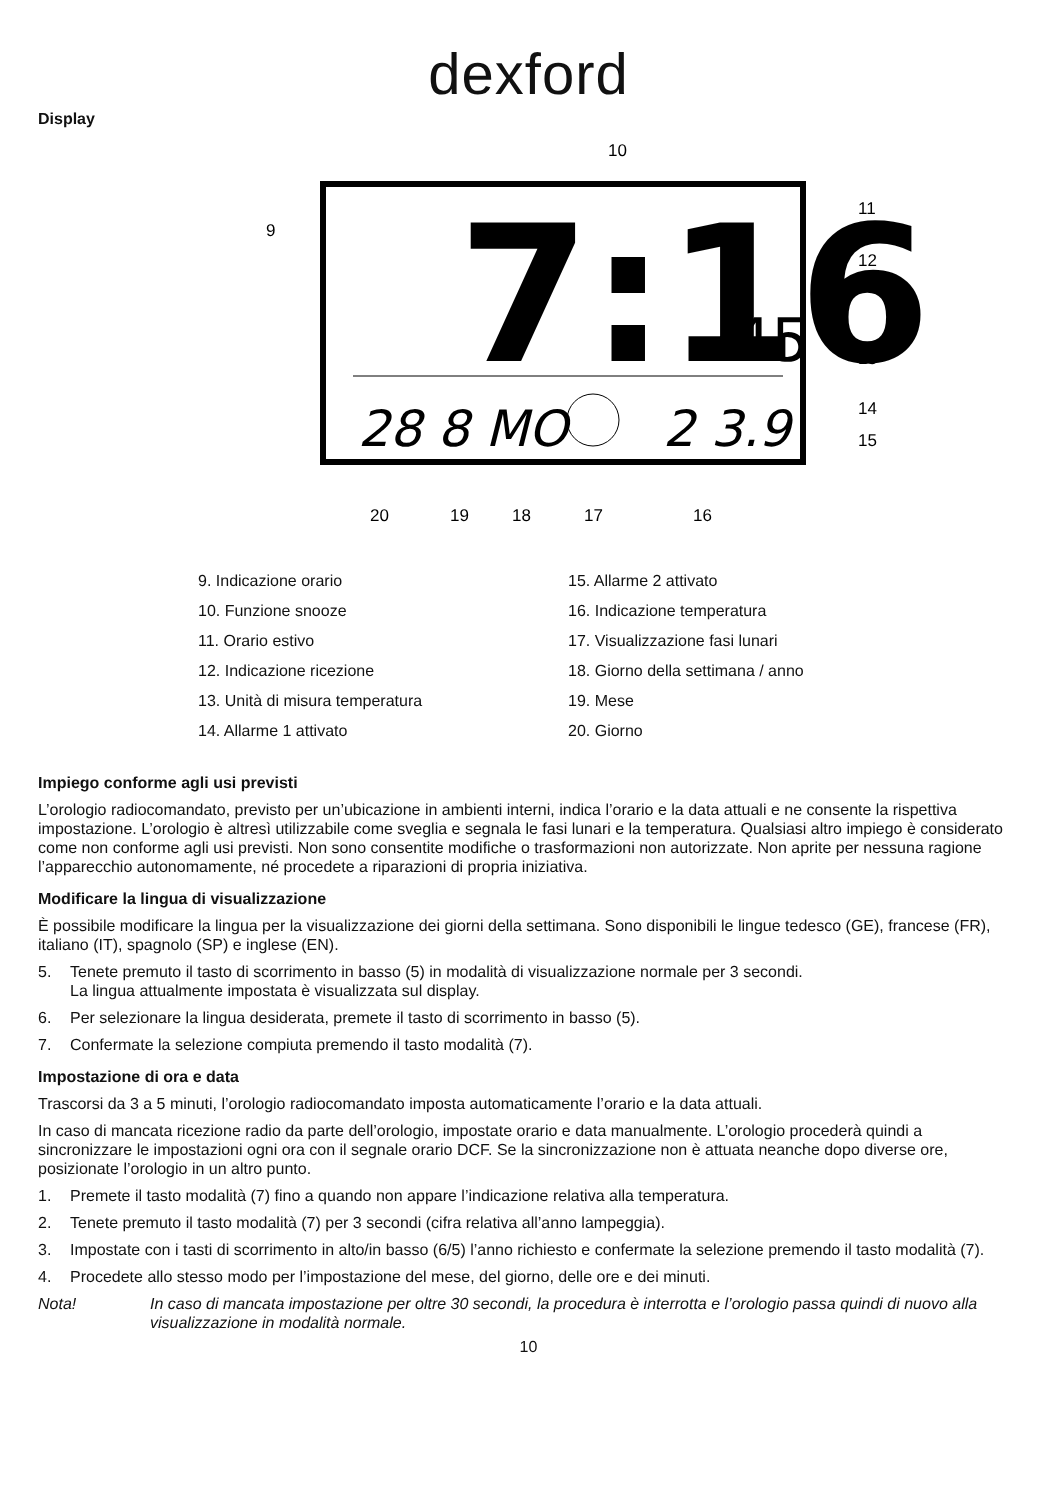dexford
Display
7:16
45
28 8 MO
2 3.9
10
9
11
12
13
14
15
20
19
18
17
16
9. Indicazione orario
10. Funzione snooze
11. Orario estivo
12. Indicazione ricezione
13. Unità di misura temperatura
14. Allarme 1 attivato
15. Allarme 2 attivato
16. Indicazione temperatura
17. Visualizzazione fasi lunari
18. Giorno della settimana / anno
19. Mese
20. Giorno
Impiego conforme agli usi previsti
L’orologio radiocomandato, previsto per un’ubicazione in ambienti interni, indica l’orario e la data attuali e ne consente la rispettiva impostazione. L’orologio è altresì utilizzabile come sveglia e segnala le fasi lunari e la temperatura. Qualsiasi altro impiego è considerato come non conforme agli usi previsti. Non sono consentite modifiche o trasformazioni non autorizzate. Non aprite per nessuna ragione l’apparecchio autonomamente, né procedete a riparazioni di propria iniziativa.
Modificare la lingua di visualizzazione
È possibile modificare la lingua per la visualizzazione dei giorni della settimana. Sono disponibili le lingue tedesco (GE), francese (FR), italiano (IT), spagnolo (SP) e inglese (EN).
5. Tenete premuto il tasto di scorrimento in basso (5) in modalità di visualizzazione normale per 3 secondi.
La lingua attualmente impostata è visualizzata sul display.
6. Per selezionare la lingua desiderata, premete il tasto di scorrimento in basso (5).
7. Confermate la selezione compiuta premendo il tasto modalità (7).
Impostazione di ora e data
Trascorsi da 3 a 5 minuti, l’orologio radiocomandato imposta automaticamente l’orario e la data attuali.
In caso di mancata ricezione radio da parte dell’orologio, impostate orario e data manualmente. L’orologio procederà quindi a sincronizzare le impostazioni ogni ora con il segnale orario DCF. Se la sincronizzazione non è attuata neanche dopo diverse ore, posizionate l’orologio in un altro punto.
1. Premete il tasto modalità (7) fino a quando non appare l’indicazione relativa alla temperatura.
2. Tenete premuto il tasto modalità (7) per 3 secondi (cifra relativa all’anno lampeggia).
3. Impostate con i tasti di scorrimento in alto/in basso (6/5) l’anno richiesto e confermate la selezione premendo il tasto modalità (7).
4. Procedete allo stesso modo per l’impostazione del mese, del giorno, delle ore e dei minuti.
Nota! In caso di mancata impostazione per oltre 30 secondi, la procedura è interrotta e l’orologio passa quindi di nuovo alla visualizzazione in modalità normale.
10